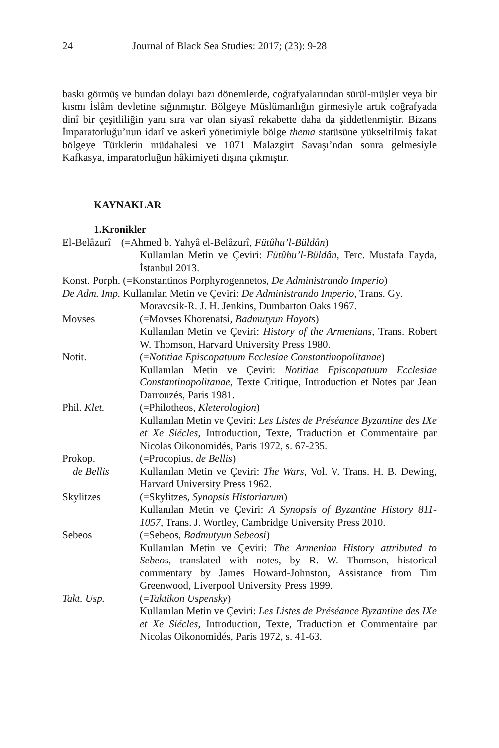24 Journal of Black Sea Studies: 2017; (23): 9-28
baskı görmüş ve bundan dolayı bazı dönemlerde, coğrafyalarından sürül-müşler veya bir kısmı İslâm devletine sığınmıştır. Bölgeye Müslümanlığın girmesiyle artık coğrafyada dinî bir çeşitliliğin yanı sıra var olan siyasî rekabette daha da şiddetlenmiştir. Bizans İmparatorluğu’nun idarî ve askerî yönetimiyle bölge thema statüsüne yükseltilmiş fakat bölgeye Türklerin müdahalesi ve 1071 Malazgirt Savaşı’ndan sonra gelmesiyle Kafkasya, imparatorluğun hâkimiyeti dışına çıkmıştır.
KAYNAKLAR
1.Kronikler
El-Belâzurî (=Ahmed b. Yahyâ el-Belâzurî, Fütûhu’l-Büldân)
Kullanılan Metin ve Çeviri: Fütûhu’l-Büldân, Terc. Mustafa Fayda, İstanbul 2013.
Konst. Porph. (=Konstantinos Porphyrogennetos, De Administrando Imperio)
De Adm. Imp. Kullanılan Metin ve Çeviri: De Administrando Imperio, Trans. Gy.
Moravcsik-R. J. H. Jenkins, Dumbarton Oaks 1967.
Movses (=Movses Khorenatsi, Badmutyun Hayots)
Kullanılan Metin ve Çeviri: History of the Armenians, Trans. Robert W. Thomson, Harvard University Press 1980.
Notit. (=Notitiae Episcopatuum Ecclesiae Constantinopolitanae)
Kullanılan Metin ve Çeviri: Notitiae Episcopatuum Ecclesiae Constantinopolitanae, Texte Critique, Introduction et Notes par Jean Darrouzés, Paris 1981.
Phil. Klet. (=Philotheos, Kleterologion)
Kullanılan Metin ve Çeviri: Les Listes de Préséance Byzantine des IXe et Xe Siécles, Introduction, Texte, Traduction et Commentaire par Nicolas Oikonomidés, Paris 1972, s. 67-235.
Prokop.
de Bellis (=Procopius, de Bellis)
Kullanılan Metin ve Çeviri: The Wars, Vol. V. Trans. H. B. Dewing, Harvard University Press 1962.
Skylitzes (=Skylitzes, Synopsis Historiarum)
Kullanılan Metin ve Çeviri: A Synopsis of Byzantine History 811-1057, Trans. J. Wortley, Cambridge University Press 2010.
Sebeos (=Sebeos, Badmutyun Sebeosi)
Kullanılan Metin ve Çeviri: The Armenian History attributed to Sebeos, translated with notes, by R. W. Thomson, historical commentary by James Howard-Johnston, Assistance from Tim Greenwood, Liverpool University Press 1999.
Takt. Usp. (=Taktikon Uspensky)
Kullanılan Metin ve Çeviri: Les Listes de Préséance Byzantine des IXe et Xe Siécles, Introduction, Texte, Traduction et Commentaire par Nicolas Oikonomidés, Paris 1972, s. 41-63.